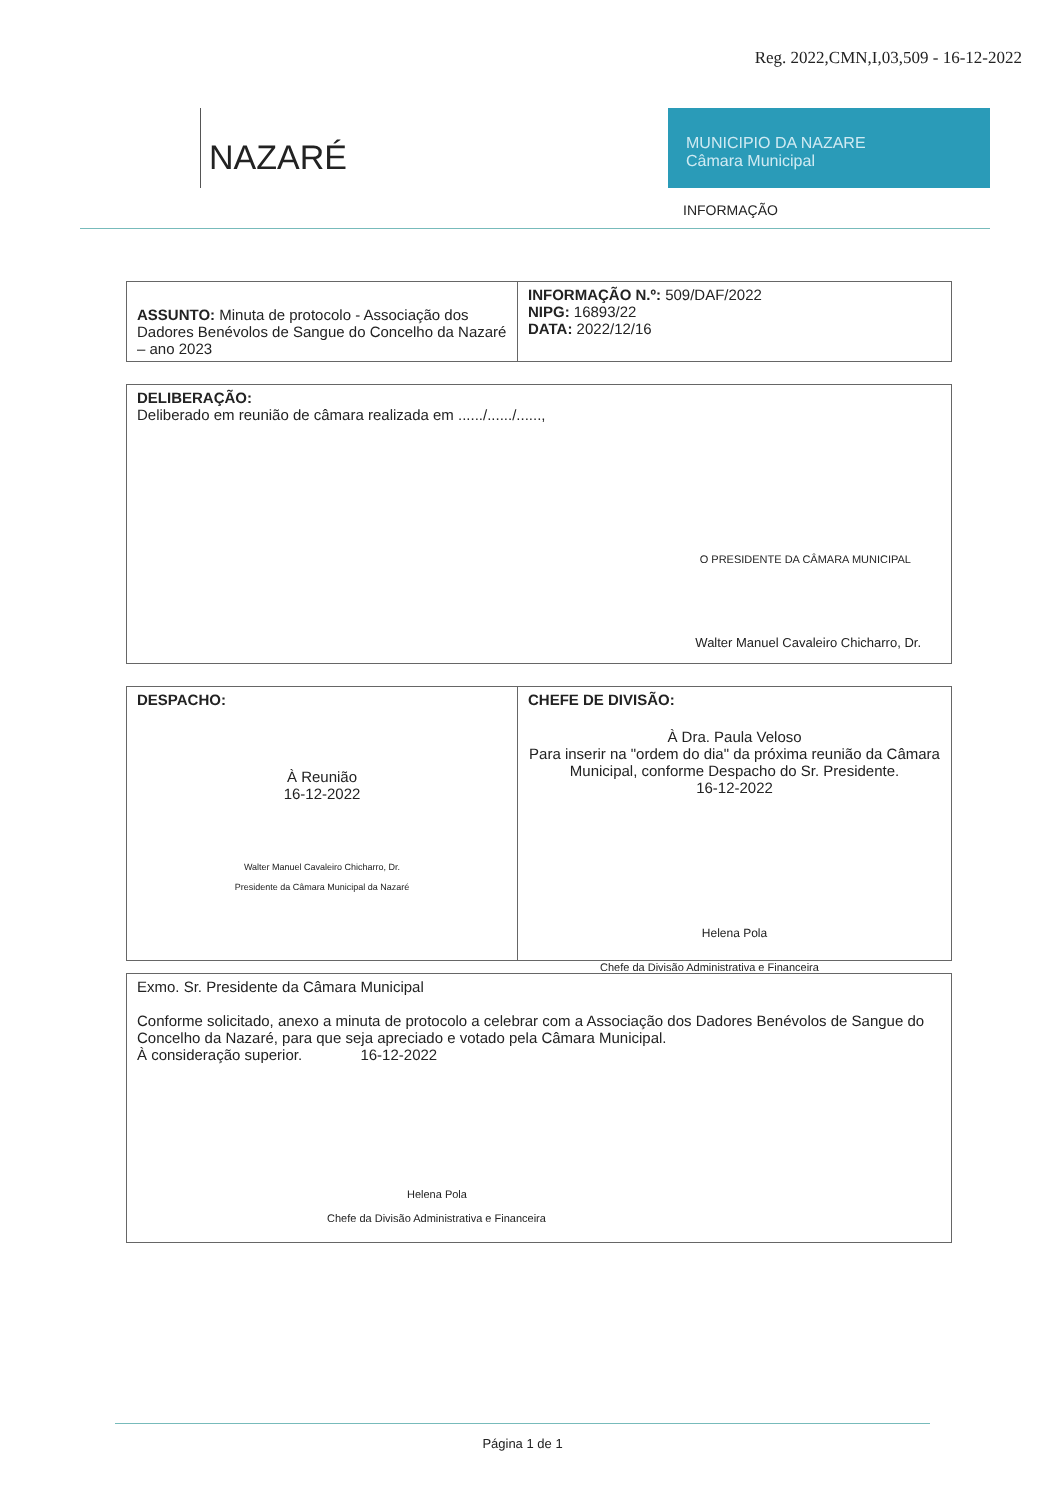Reg. 2022,CMN,I,03,509 - 16-12-2022
NAZARÉ
MUNICIPIO DA NAZARE
Câmara Municipal
INFORMAÇÃO
| ASSUNTO: Minuta de protocolo - Associação dos Dadores Benévolos de Sangue do Concelho da Nazaré – ano 2023 | INFORMAÇÃO N.º: 509/DAF/2022 NIPG: 16893/22 DATA: 2022/12/16 |
| DELIBERAÇÃO: Deliberado em reunião de câmara realizada em ....../....../......, O PRESIDENTE DA CÂMARA MUNICIPAL Walter Manuel Cavaleiro Chicharro, Dr. |
| DESPACHO: À Reunião 16-12-2022 Walter Manuel Cavaleiro Chicharro, Dr. Presidente da Câmara Municipal da Nazaré | CHEFE DE DIVISÃO: À Dra. Paula Veloso Para inserir na "ordem do dia" da próxima reunião da Câmara Municipal, conforme Despacho do Sr. Presidente. 16-12-2022 Helena Pola |
Chefe da Divisão Administrativa e Financeira
| Exmo. Sr. Presidente da Câmara Municipal Conforme solicitado, anexo a minuta de protocolo a celebrar com a Associação dos Dadores Benévolos de Sangue do Concelho da Nazaré, para que seja apreciado e votado pela Câmara Municipal. À consideração superior. 16-12-2022 Helena Pola Chefe da Divisão Administrativa e Financeira |
Página 1 de 1